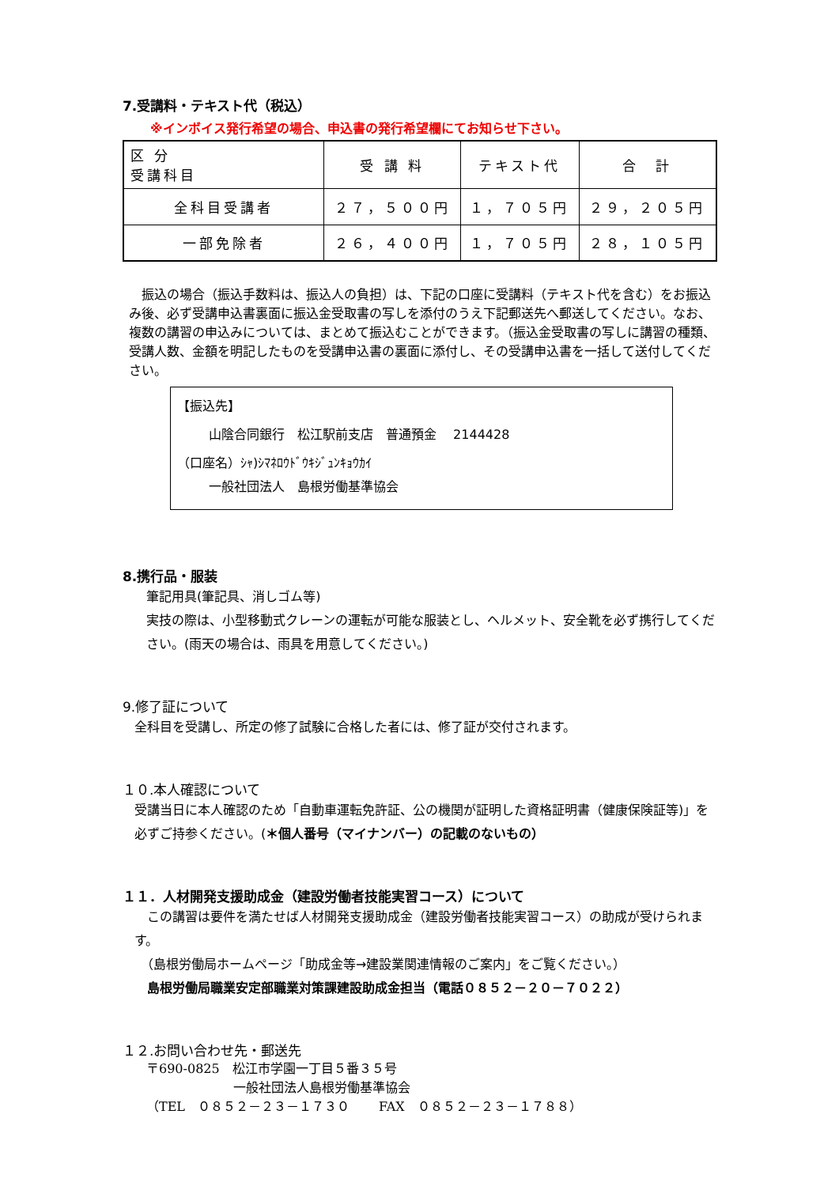7.受講料・テキスト代（税込）
※インボイス発行希望の場合、申込書の発行希望欄にてお知らせ下さい。
| 区 分 受講科目 | 受 講 料 | テキスト代 | 合 計 |
| --- | --- | --- | --- |
| 全科目受講者 | ２７，５００円 | １，７０５円 | ２９，２０５円 |
| 一部免除者 | ２６，４００円 | １，７０５円 | ２８，１０５円 |
　振込の場合（振込手数料は、振込人の負担）は、下記の口座に受講料（テキスト代を含む）をお振込み後、必ず受講申込書裏面に振込金受取書の写しを添付のうえ下記郵送先へ郵送してください。なお、複数の講習の申込みについては、まとめて振込むことができます。（振込金受取書の写しに講習の種類、受講人数、金額を明記したものを受講申込書の裏面に添付し、その受講申込書を一括して送付してください。
【振込先】
山陰合同銀行　松江駅前支店　普通預金　 2144428
（口座名）ｼｬ)ｼﾏﾈﾛｳﾄﾞｳｷｼﾞｭﾝｷｮｳｶｲ
一般社団法人　島根労働基準協会
8.携行品・服装
筆記用具(筆記具、消しゴム等)
実技の際は、小型移動式クレーンの運転が可能な服装とし、ヘルメット、安全靴を必ず携行してください。(雨天の場合は、雨具を用意してください。)
9.修了証について
全科目を受講し、所定の修了試験に合格した者には、修了証が交付されます。
１０.本人確認について
受講当日に本人確認のため「自動車運転免許証、公の機関が証明した資格証明書（健康保険証等)」を必ずご持参ください。(＊個人番号（マイナンバー）の記載のないもの）
１１．人材開発支援助成金（建設労働者技能実習コース）について
　この講習は要件を満たせば人材開発支援助成金（建設労働者技能実習コース）の助成が受けられます。
　（島根労働局ホームページ「助成金等→建設業関連情報のご案内」をご覧ください。）
　島根労働局職業安定部職業対策課建設助成金担当（電話０８５２－２０－７０２２）
１２.お問い合わせ先・郵送先
〒690-0825　松江市学園一丁目５番３５号
一般社団法人島根労働基準協会
（TEL　０８５２－２３－１７３０　　 FAX　０８５２－２３－１７８８）